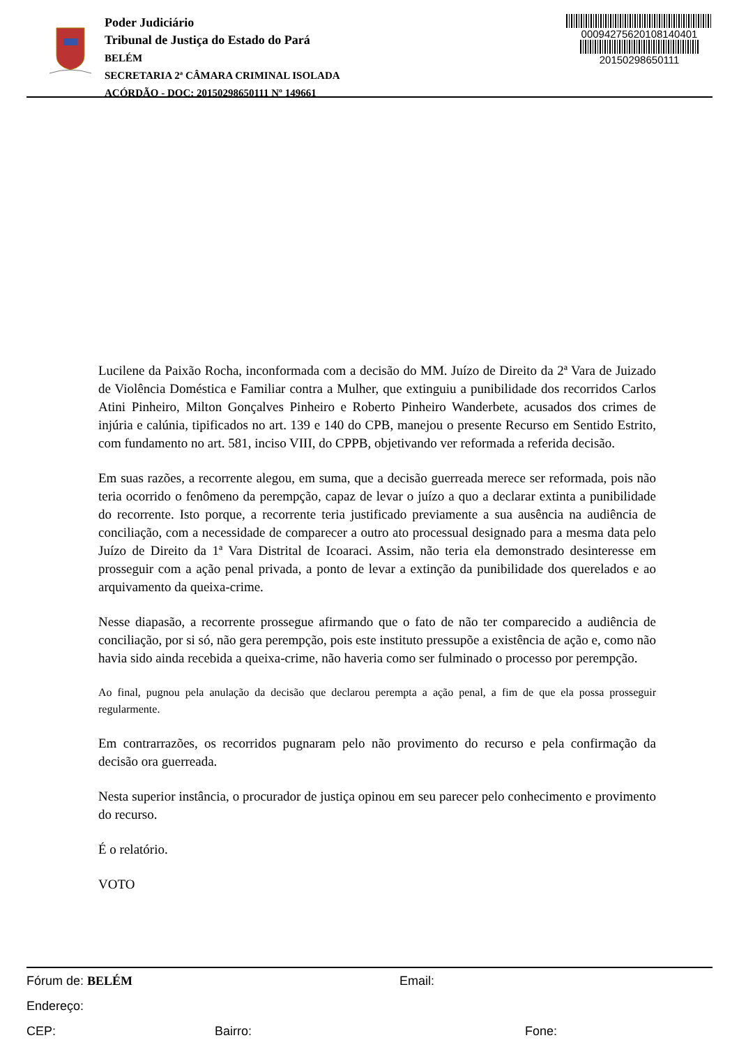Poder Judiciário
Tribunal de Justiça do Estado do Pará
BELÉM
SECRETARIA 2ª CÂMARA CRIMINAL ISOLADA
ACÓRDÃO - DOC: 20150298650111 Nº 149661
00094275620108140401
20150298650111
Lucilene da Paixão Rocha, inconformada com a decisão do MM. Juízo de Direito da 2ª Vara de Juizado de Violência Doméstica e Familiar contra a Mulher, que extinguiu a punibilidade dos recorridos Carlos Atini Pinheiro, Milton Gonçalves Pinheiro e Roberto Pinheiro Wanderbete, acusados dos crimes de injúria e calúnia, tipificados no art. 139 e 140 do CPB, manejou o presente Recurso em Sentido Estrito, com fundamento no art. 581, inciso VIII, do CPPB, objetivando ver reformada a referida decisão.
Em suas razões, a recorrente alegou, em suma, que a decisão guerreada merece ser reformada, pois não teria ocorrido o fenômeno da perempção, capaz de levar o juízo a quo a declarar extinta a punibilidade do recorrente. Isto porque, a recorrente teria justificado previamente a sua ausência na audiência de conciliação, com a necessidade de comparecer a outro ato processual designado para a mesma data pelo Juízo de Direito da 1ª Vara Distrital de Icoaraci. Assim, não teria ela demonstrado desinteresse em prosseguir com a ação penal privada, a ponto de levar a extinção da punibilidade dos querelados e ao arquivamento da queixa-crime.
Nesse diapasão, a recorrente prossegue afirmando que o fato de não ter comparecido a audiência de conciliação, por si só, não gera perempção, pois este instituto pressupõe a existência de ação e, como não havia sido ainda recebida a queixa-crime, não haveria como ser fulminado o processo por perempção.
Ao final, pugnou pela anulação da decisão que declarou perempta a ação penal, a fim de que ela possa prosseguir regularmente.
Em contrarrazões, os recorridos pugnaram pelo não provimento do recurso e pela confirmação da decisão ora guerreada.
Nesta superior instância, o procurador de justiça opinou em seu parecer pelo conhecimento e provimento do recurso.
É o relatório.
VOTO
Fórum de: BELÉM Email:
Endereço:
CEP: Bairro: Fone: